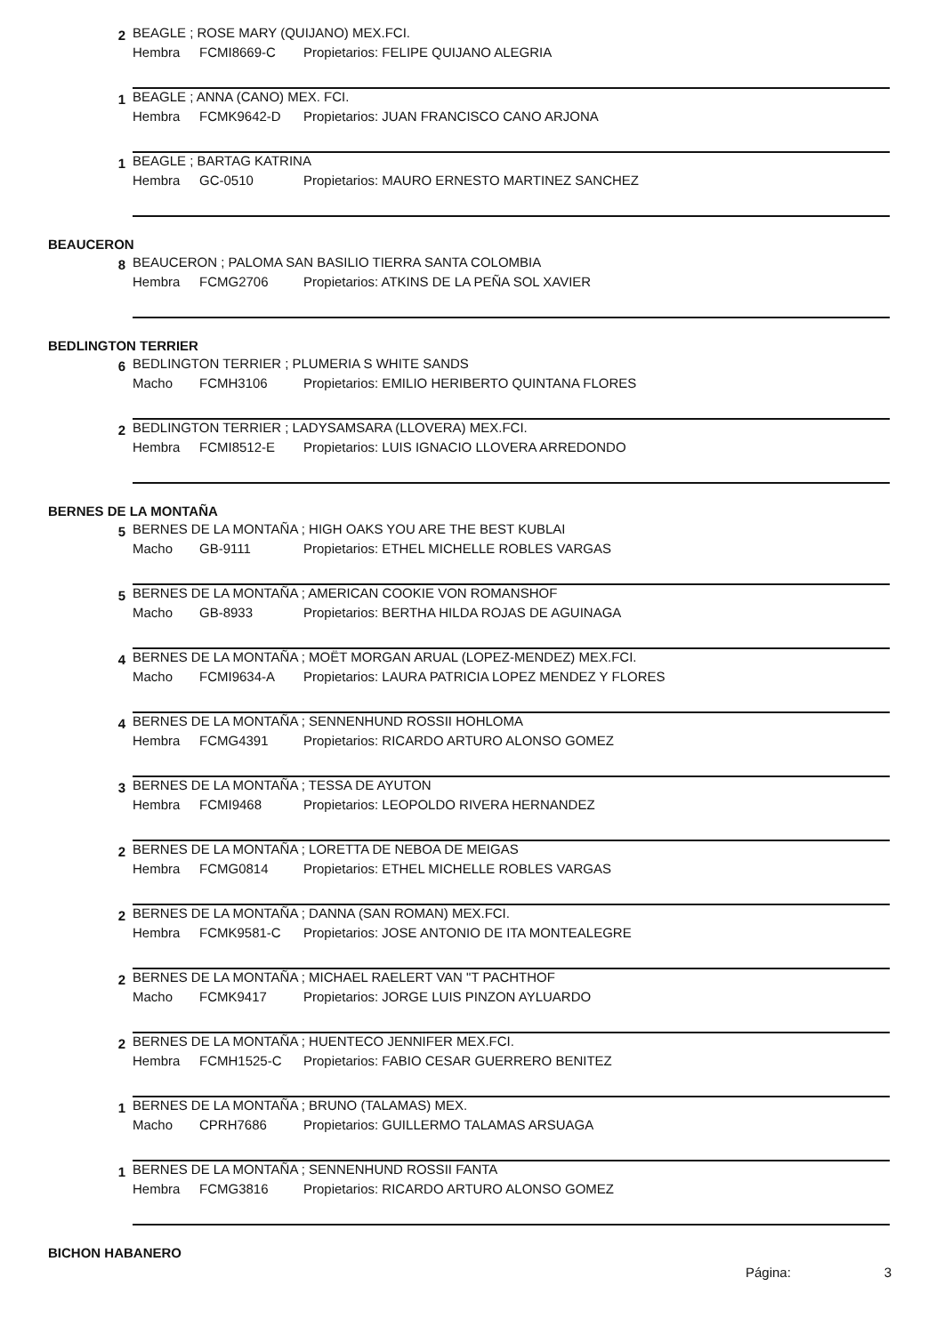2
BEAGLE ; ROSE MARY (QUIJANO) MEX.FCI.
Hembra FCMI8669-C Propietarios: FELIPE QUIJANO ALEGRIA
1 BEAGLE ; ANNA (CANO) MEX. FCI.
Hembra FCMK9642-D Propietarios: JUAN FRANCISCO CANO ARJONA
1 BEAGLE ; BARTAG KATRINA
Hembra GC-0510 Propietarios: MAURO ERNESTO MARTINEZ SANCHEZ
BEAUCERON
8
BEAUCERON ; PALOMA SAN BASILIO TIERRA SANTA COLOMBIA
Hembra FCMG2706 Propietarios: ATKINS DE LA PEÑA SOL XAVIER
BEDLINGTON TERRIER
6
BEDLINGTON TERRIER ; PLUMERIA S WHITE SANDS
Macho FCMH3106 Propietarios: EMILIO HERIBERTO QUINTANA FLORES
2
BEDLINGTON TERRIER ; LADYSAMSARA (LLOVERA) MEX.FCI.
Hembra FCMI8512-E Propietarios: LUIS IGNACIO LLOVERA ARREDONDO
BERNES DE LA MONTAÑA
5
BERNES DE LA MONTAÑA ; HIGH OAKS YOU ARE THE BEST KUBLAI
Macho GB-9111 Propietarios: ETHEL MICHELLE ROBLES VARGAS
5
BERNES DE LA MONTAÑA ; AMERICAN COOKIE VON ROMANSHOF
Macho GB-8933 Propietarios: BERTHA HILDA ROJAS DE AGUINAGA
4
BERNES DE LA MONTAÑA ; MOËT MORGAN ARUAL (LOPEZ-MENDEZ) MEX.FCI.
Macho FCMI9634-A Propietarios: LAURA PATRICIA LOPEZ MENDEZ Y FLORES
4
BERNES DE LA MONTAÑA ; SENNENHUND ROSSII HOHLOMA
Hembra FCMG4391 Propietarios: RICARDO ARTURO ALONSO GOMEZ
3
BERNES DE LA MONTAÑA ; TESSA DE AYUTON
Hembra FCMI9468 Propietarios: LEOPOLDO RIVERA HERNANDEZ
2
BERNES DE LA MONTAÑA ; LORETTA DE NEBOA DE MEIGAS
Hembra FCMG0814 Propietarios: ETHEL MICHELLE ROBLES VARGAS
2
BERNES DE LA MONTAÑA ; DANNA (SAN ROMAN) MEX.FCI.
Hembra FCMK9581-C Propietarios: JOSE ANTONIO DE ITA MONTEALEGRE
2
BERNES DE LA MONTAÑA ; MICHAEL RAELERT VAN "T PACHTHOF
Macho FCMK9417 Propietarios: JORGE LUIS PINZON AYLUARDO
2
BERNES DE LA MONTAÑA ; HUENTECO JENNIFER MEX.FCI.
Hembra FCMH1525-C Propietarios: FABIO CESAR GUERRERO BENITEZ
1
BERNES DE LA MONTAÑA ; BRUNO (TALAMAS) MEX.
Macho CPRH7686 Propietarios: GUILLERMO TALAMAS ARSUAGA
1
BERNES DE LA MONTAÑA ; SENNENHUND ROSSII FANTA
Hembra FCMG3816 Propietarios: RICARDO ARTURO ALONSO GOMEZ
BICHON HABANERO
Página: 3